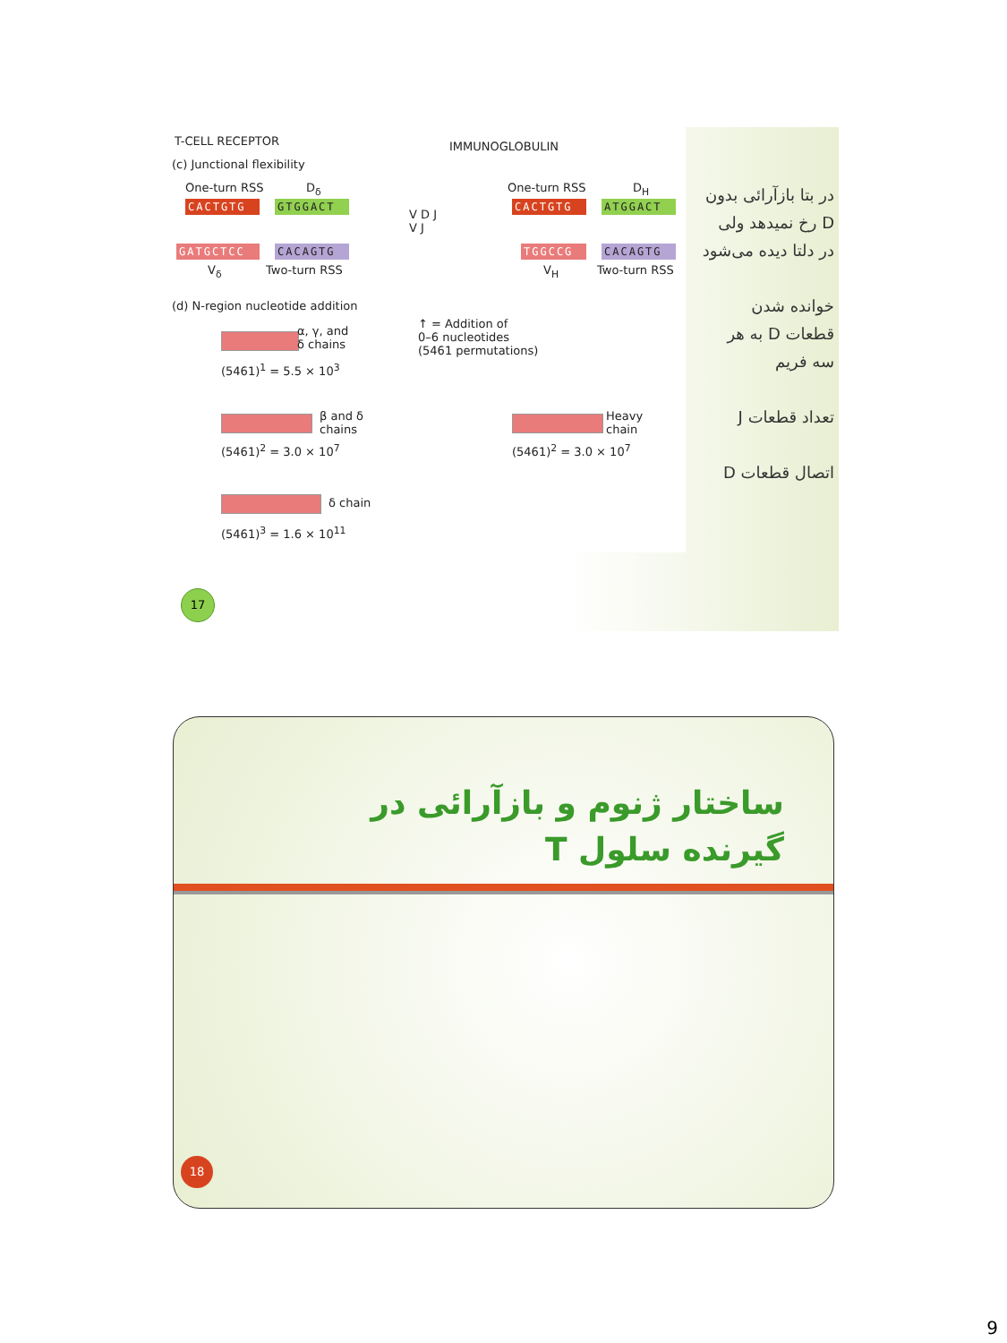T-CELL RECEPTOR IMMUNOGLOBULIN
(c) Junctional flexibility
One-turn RSS D<sub>δ</sub>
CACTGTG GTGGACT
GATGCTCC CACAGTG
V<sub>δ</sub> Two-turn RSS
V D J
V J
One-turn RSS D<sub>H</sub>
CACTGTG ATGGACT
TGGCCG CACAGTG
V<sub>H</sub> Two-turn RSS
(d) N-region nucleotide addition
α, γ, and
δ chains
↑ = Addition of
0–6 nucleotides
(5461 permutations)
(5461)<sup>1</sup> = 5.5 × 10<sup>3</sup>
β and δ
chains
(5461)<sup>2</sup> = 3.0 × 10<sup>7</sup>
Heavy
chain
(5461)<sup>2</sup> = 3.0 × 10<sup>7</sup>
δ chain
(5461)<sup>3</sup> = 1.6 × 10<sup>11</sup>
در بتا بازآرائی بدون D رخ نمیدهد ولی در دلتا دیده می‌شود
خوانده شدن قطعات D به هر سه فریم
تعداد قطعات J
اتصال قطعات D
17
ساختار ژنوم و بازآرائی در گیرنده سلول T
18
9